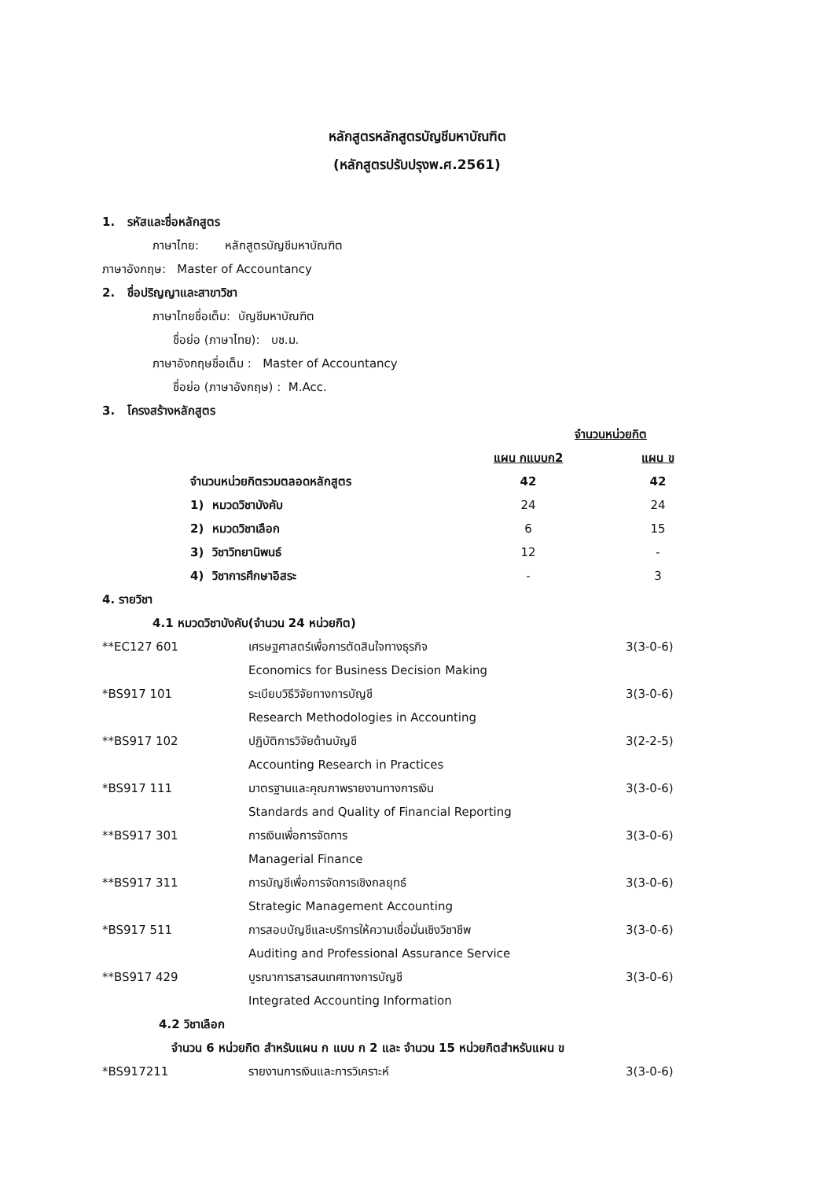หลักสูตรหลักสูตรบัญชีมหาบัณฑิต
(หลักสูตรปรับปรุงพ.ศ.2561)
1. รหัสและชื่อหลักสูตร
ภาษาไทย: หลักสูตรบัญชีมหาบัณฑิต
ภาษาอังกฤษ: Master of Accountancy
2. ชื่อปริญญาและสาขาวิชา
ภาษาไทยชื่อเต็ม: บัญชีมหาบัณฑิต
ชื่อย่อ (ภาษาไทย): บช.ม.
ภาษาอังกฤษชื่อเต็ม : Master of Accountancy
ชื่อย่อ (ภาษาอังกฤษ) : M.Acc.
3. โครงสร้างหลักสูตร
| | จำนวนหน่วยกิต | |
| | แผน กแบบก2 | แผน ข |
| จำนวนหน่วยกิตรวมตลอดหลักสูตร | 42 | 42 |
| 1) หมวดวิชาบังคับ | 24 | 24 |
| 2) หมวดวิชาเลือก | 6 | 15 |
| 3) วิชาวิทยานิพนธ์ | 12 | - |
| 4) วิชาการศึกษาอิสระ | - | 3 |
4. รายวิชา
4.1 หมวดวิชาบังคับ(จำนวน 24 หน่วยกิต)
| **EC127 601 | เศรษฐศาสตร์เพื่อการตัดสินใจทางธุรกิจ Economics for Business Decision Making | 3(3-0-6) |
| *BS917 101 | ระเบียบวิธีวิจัยทางการบัญชี Research Methodologies in Accounting | 3(3-0-6) |
| **BS917 102 | ปฏิบัติการวิจัยด้านบัญชี Accounting Research in Practices | 3(2-2-5) |
| *BS917 111 | มาตรฐานและคุณภาพรายงานทางการเงิน Standards and Quality of Financial Reporting | 3(3-0-6) |
| **BS917 301 | การเงินเพื่อการจัดการ Managerial Finance | 3(3-0-6) |
| **BS917 311 | การบัญชีเพื่อการจัดการเชิงกลยุทธ์ Strategic Management Accounting | 3(3-0-6) |
| *BS917 511 | การสอบบัญชีและบริการให้ความเชื่อมั่นเชิงวิชาชีพ Auditing and Professional Assurance Service | 3(3-0-6) |
| **BS917 429 | บูรณาการสารสนเทศทางการบัญชี Integrated Accounting Information | 3(3-0-6) |
4.2 วิชาเลือก
จำนวน 6 หน่วยกิต สำหรับแผน ก แบบ ก 2 และ จำนวน 15 หน่วยกิตสำหรับแผน ข
| *BS917211 | รายงานการเงินและการวิเคราะห์ | 3(3-0-6) |